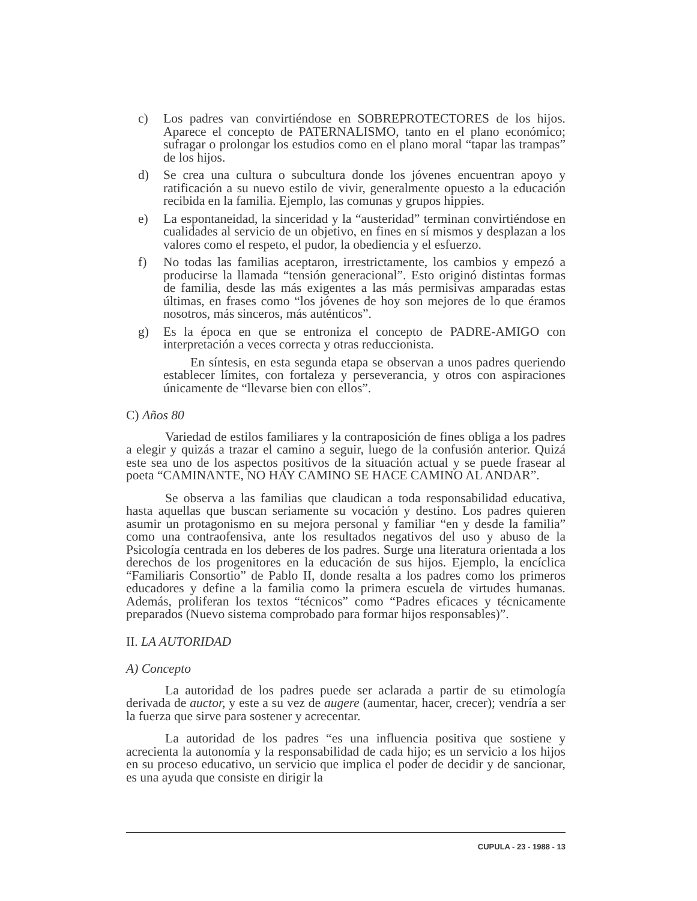c) Los padres van convirtiéndose en SOBREPROTECTORES de los hijos. Aparece el concepto de PATERNALISMO, tanto en el plano económico; sufragar o prolongar los estudios como en el plano moral “tapar las trampas” de los hijos.
d) Se crea una cultura o subcultura donde los jóvenes encuentran apoyo y ratificación a su nuevo estilo de vivir, generalmente opuesto a la educación recibida en la familia. Ejemplo, las comunas y grupos hippies.
e) La espontaneidad, la sinceridad y la “austeridad” terminan convirtiéndose en cualidades al servicio de un objetivo, en fines en sí mismos y desplazan a los valores como el respeto, el pudor, la obediencia y el esfuerzo.
f) No todas las familias aceptaron, irrestrictamente, los cambios y empezó a producirse la llamada “tensión generacional”. Esto originó distintas formas de familia, desde las más exigentes a las más permisivas amparadas estas últimas, en frases como “los jóvenes de hoy son mejores de lo que éramos nosotros, más sinceros, más auténticos”.
g) Es la época en que se entroniza el concepto de PADRE-AMIGO con interpretación a veces correcta y otras reduccionista.
En síntesis, en esta segunda etapa se observan a unos padres queriendo establecer límites, con fortaleza y perseverancia, y otros con aspiraciones únicamente de “llevarse bien con ellos”.
C) Años 80
Variedad de estilos familiares y la contraposición de fines obliga a los padres a elegir y quizás a trazar el camino a seguir, luego de la confusión anterior. Quizá este sea uno de los aspectos positivos de la situación actual y se puede frasear al poeta “CAMINANTE, NO HAY CAMINO SE HACE CAMINO AL ANDAR”.
Se observa a las familias que claudican a toda responsabilidad educativa, hasta aquellas que buscan seriamente su vocación y destino. Los padres quieren asumir un protagonismo en su mejora personal y familiar “en y desde la familia” como una contraofensiva, ante los resultados negativos del uso y abuso de la Psicología centrada en los deberes de los padres. Surge una literatura orientada a los derechos de los progenitores en la educación de sus hijos. Ejemplo, la encíclica “Familiaris Consortio” de Pablo II, donde resalta a los padres como los primeros educadores y define a la familia como la primera escuela de virtudes humanas. Además, proliferan los textos “técnicos” como “Padres eficaces y técnicamente preparados (Nuevo sistema comprobado para formar hijos responsables)”.
II. LA AUTORIDAD
A) Concepto
La autoridad de los padres puede ser aclarada a partir de su etimología derivada de auctor, y este a su vez de augere (aumentar, hacer, crecer); vendría a ser la fuerza que sirve para sostener y acrecentar.
La autoridad de los padres “es una influencia positiva que sostiene y acrecienta la autonomía y la responsabilidad de cada hijo; es un servicio a los hijos en su proceso educativo, un servicio que implica el poder de decidir y de sancionar, es una ayuda que consiste en dirigir la
CUPULA - 23 - 1988 - 13